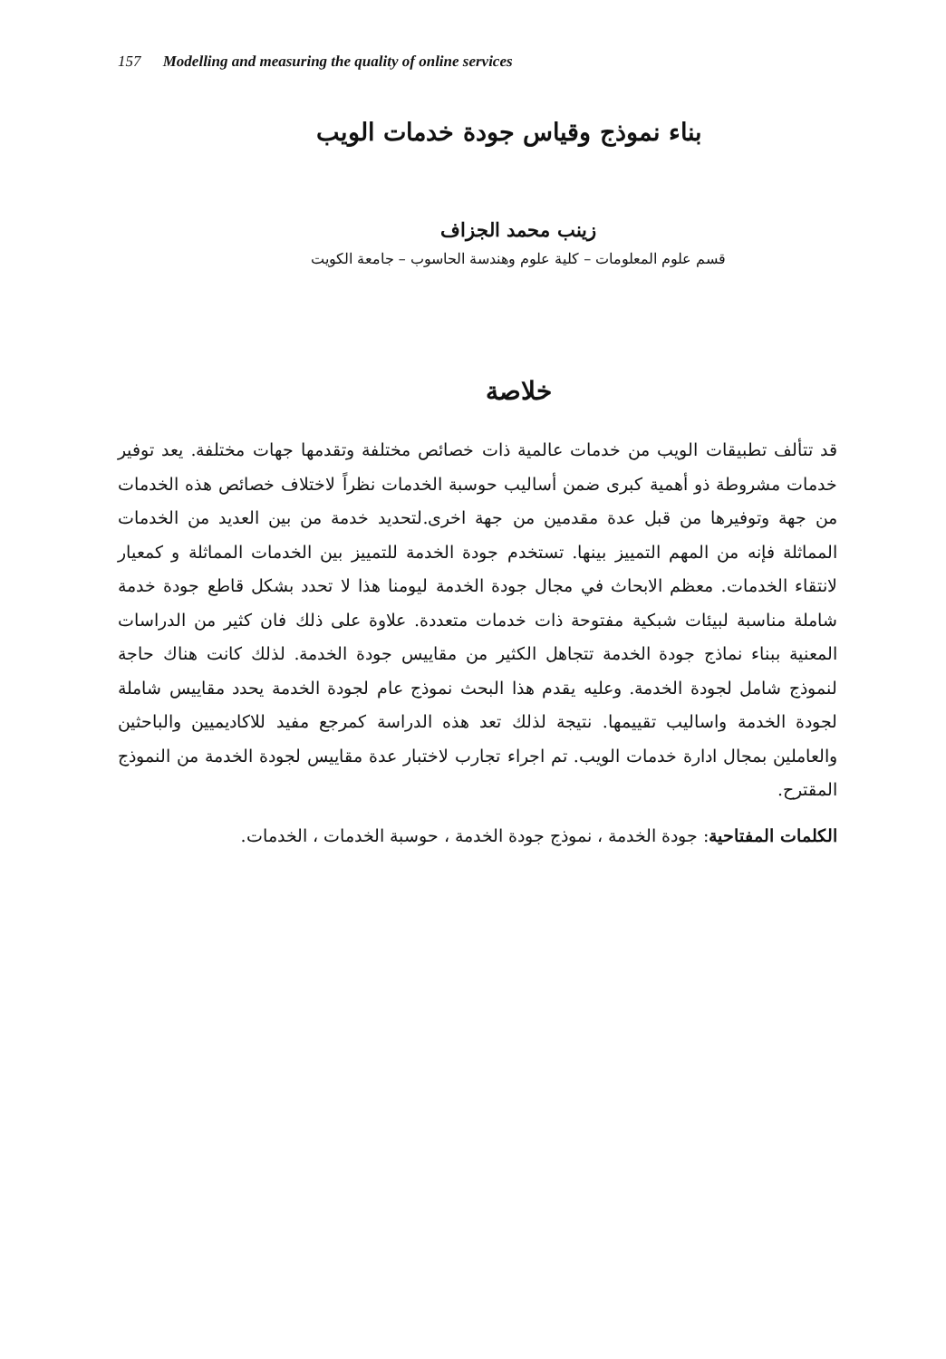157 Modelling and measuring the quality of online services
بناء نموذج وقياس جودة خدمات الويب
زينب محمد الجزاف
قسم علوم المعلومات – كلية علوم وهندسة الحاسوب – جامعة الكويت
خلاصة
قد تتألف تطبيقات الويب من خدمات عالمية ذات خصائص مختلفة وتقدمها جهات مختلفة. يعد توفير خدمات مشروطة ذو أهمية كبرى ضمن أساليب حوسبة الخدمات نظراً لاختلاف خصائص هذه الخدمات من جهة وتوفيرها من قبل عدة مقدمين من جهة اخرى.لتحديد خدمة من بين العديد من الخدمات المماثلة فإنه من المهم التمييز بينها. تستخدم جودة الخدمة للتمييز بين الخدمات المماثلة و كمعيار لانتقاء الخدمات. معظم الابحاث في مجال جودة الخدمة ليومنا هذا لا تحدد بشكل قاطع جودة خدمة شاملة مناسبة لبيئات شبكية مفتوحة ذات خدمات متعددة. علاوة على ذلك فان كثير من الدراسات المعنية ببناء نماذج جودة الخدمة تتجاهل الكثير من مقاييس جودة الخدمة. لذلك كانت هناك حاجة لنموذج شامل لجودة الخدمة. وعليه يقدم هذا البحث نموذج عام لجودة الخدمة يحدد مقاييس شاملة لجودة الخدمة واساليب تقييمها. نتيجة لذلك تعد هذه الدراسة كمرجع مفيد للاكاديميين والباحثين والعاملين بمجال ادارة خدمات الويب. تم اجراء تجارب لاختبار عدة مقاييس لجودة الخدمة من النموذج المقترح.
الكلمات المفتاحية: جودة الخدمة ، نموذج جودة الخدمة ، حوسبة الخدمات ، الخدمات.